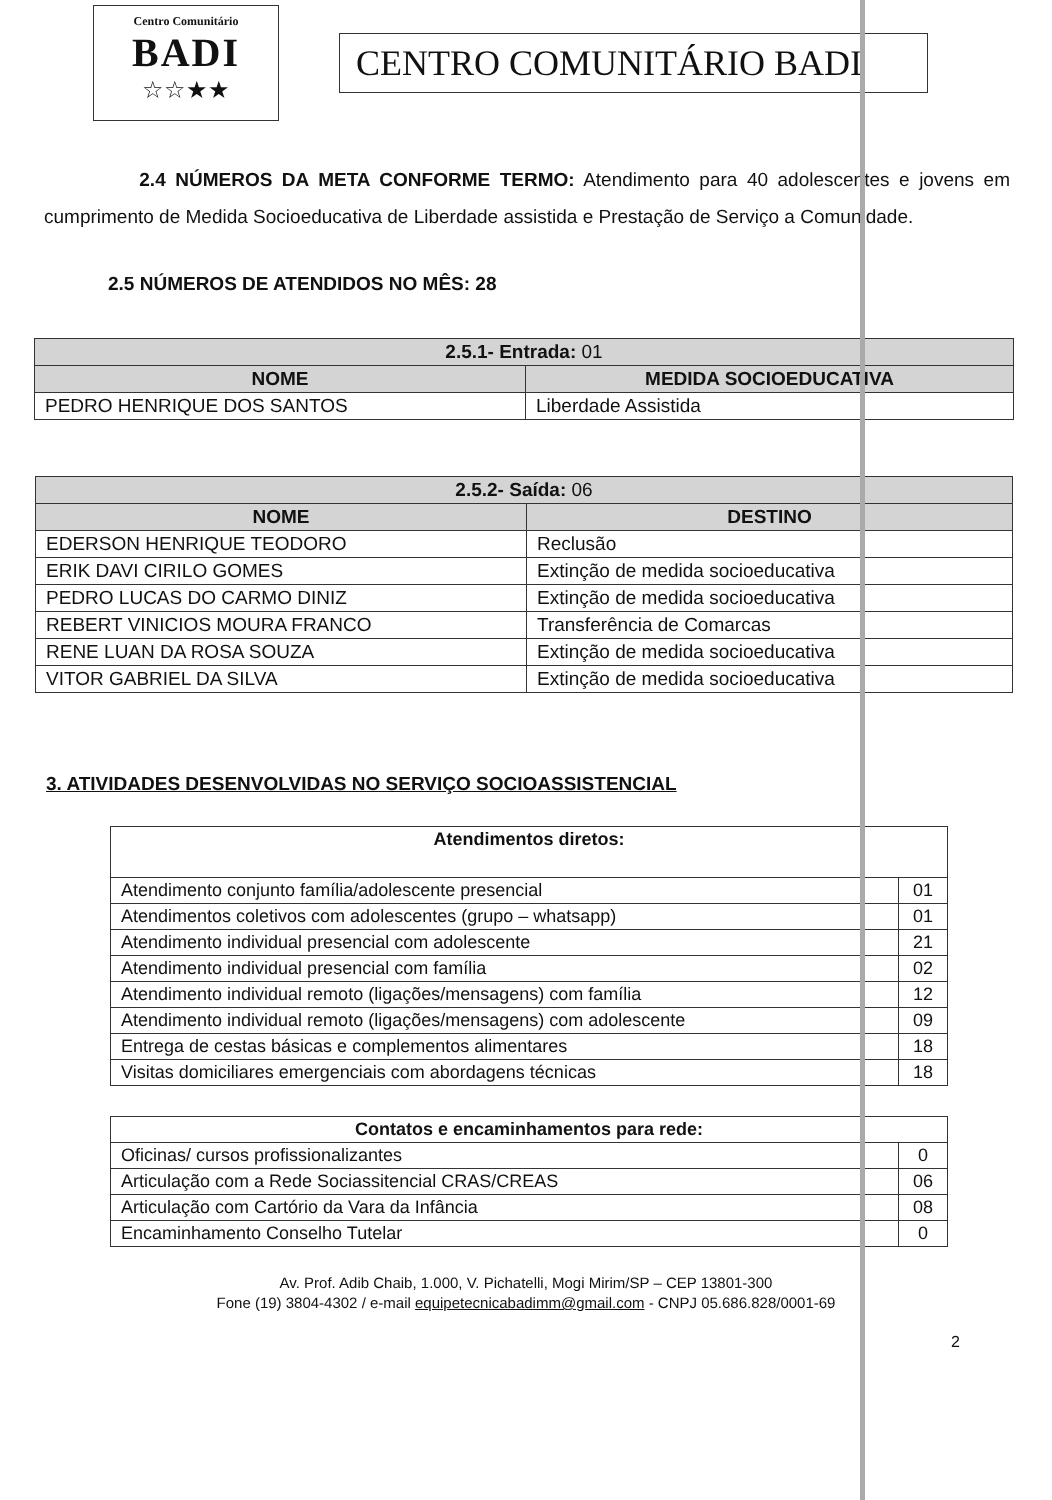Centro Comunitário
BADI
☆☆★★
CENTRO COMUNITÁRIO BADI
2.4 NÚMEROS DA META CONFORME TERMO: Atendimento para 40 adolescentes e jovens em cumprimento de Medida Socioeducativa de Liberdade assistida e Prestação de Serviço a Comunidade.
2.5 NÚMEROS DE ATENDIDOS NO MÊS: 28
| 2.5.1- Entrada: 01 | |
| --- | --- |
| NOME | MEDIDA SOCIOEDUCATIVA |
| PEDRO HENRIQUE DOS SANTOS | Liberdade Assistida |
| 2.5.2- Saída: 06 | |
| --- | --- |
| NOME | DESTINO |
| EDERSON HENRIQUE TEODORO | Reclusão |
| ERIK DAVI CIRILO GOMES | Extinção de medida socioeducativa |
| PEDRO LUCAS DO CARMO DINIZ | Extinção de medida socioeducativa |
| REBERT VINICIOS MOURA FRANCO | Transferência de Comarcas |
| RENE LUAN DA ROSA SOUZA | Extinção de medida socioeducativa |
| VITOR GABRIEL DA SILVA | Extinção de medida socioeducativa |
3. ATIVIDADES DESENVOLVIDAS NO SERVIÇO SOCIOASSISTENCIAL
| Atendimentos diretos: | |
| --- | --- |
| Atendimento conjunto família/adolescente presencial | 01 |
| Atendimentos coletivos com adolescentes (grupo – whatsapp) | 01 |
| Atendimento individual presencial com adolescente | 21 |
| Atendimento individual presencial com família | 02 |
| Atendimento individual remoto (ligações/mensagens) com família | 12 |
| Atendimento individual remoto (ligações/mensagens) com adolescente | 09 |
| Entrega de cestas básicas e complementos alimentares | 18 |
| Visitas domiciliares emergenciais com abordagens técnicas | 18 |
| Contatos e encaminhamentos para rede: | |
| --- | --- |
| Oficinas/ cursos profissionalizantes | 0 |
| Articulação com a Rede Sociassitencial CRAS/CREAS | 06 |
| Articulação com Cartório da Vara da Infância | 08 |
| Encaminhamento Conselho Tutelar | 0 |
Av. Prof. Adib Chaib, 1.000, V. Pichatelli, Mogi Mirim/SP – CEP 13801-300
Fone (19) 3804-4302 / e-mail equipetecnicabadimm@gmail.com - CNPJ 05.686.828/0001-69
2